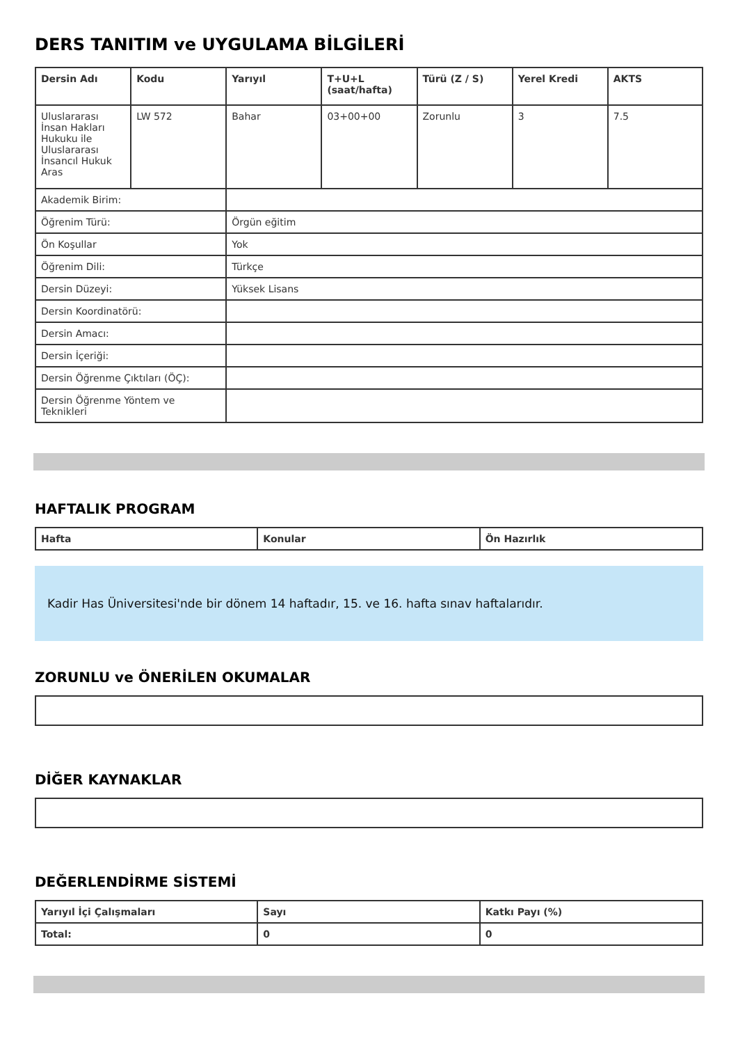DERS TANITIM ve UYGULAMA BİLGİLERİ
| Dersin Adı | Kodu | Yarıyıl | T+U+L (saat/hafta) | Türü (Z / S) | Yerel Kredi | AKTS |
| --- | --- | --- | --- | --- | --- | --- |
| Uluslararası İnsan Hakları Hukuku ile Uluslararası İnsancıl Hukuk Aras | LW 572 | Bahar | 03+00+00 | Zorunlu | 3 | 7.5 |
| Akademik Birim: | | | | | | |
| Öğrenim Türü: | | Örgün eğitim | | | | |
| Ön Koşullar | | Yok | | | | |
| Öğrenim Dili: | | Türkçe | | | | |
| Dersin Düzeyi: | | Yüksek Lisans | | | | |
| Dersin Koordinatörü: | | | | | | |
| Dersin Amacı: | | | | | | |
| Dersin İçeriği: | | | | | | |
| Dersin Öğrenme Çıktıları (ÖÇ): | | | | | | |
| Dersin Öğrenme Yöntem ve Teknikleri | | | | | | |
HAFTALIK PROGRAM
| Hafta | Konular | Ön Hazırlık |
| --- | --- | --- |
Kadir Has Üniversitesi'nde bir dönem 14 haftadır, 15. ve 16. hafta sınav haftalarıdır.
ZORUNLU ve ÖNERİLEN OKUMALAR
DİĞER KAYNAKLAR
DEĞERLENDİRME SİSTEMİ
| Yarıyıl İçi Çalışmaları | Sayı | Katkı Payı (%) |
| --- | --- | --- |
| Total: | 0 | 0 |